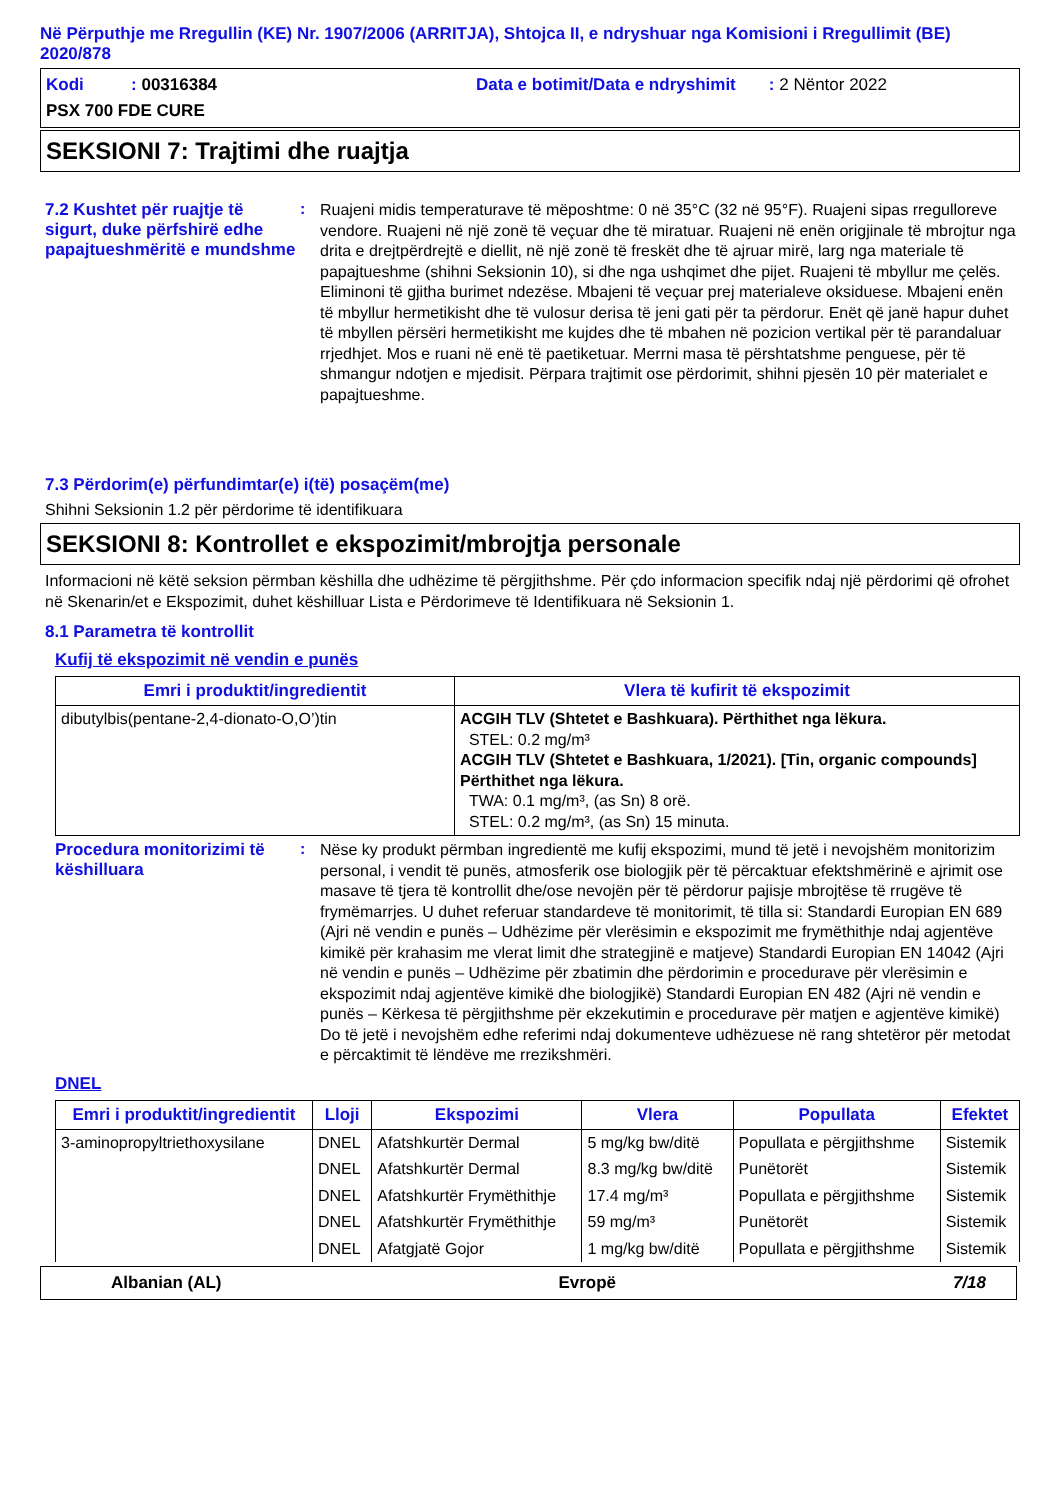Në Përputhje me Rregullin (KE) Nr. 1907/2006 (ARRITJA), Shtojca II, e ndryshuar nga Komisioni i Rregullimit (BE) 2020/878
Kodi : 00316384 Data e botimit/Data e ndryshimit : 2 Nëntor 2022
PSX 700 FDE CURE
SEKSIONI 7: Trajtimi dhe ruajtja
7.2 Kushtet për ruajtje të sigurt, duke përfshirë edhe papajtueshmëritë e mundshme
:
Ruajeni midis temperaturave të mëposhtme: 0 në 35°C (32 në 95°F). Ruajeni sipas rregulloreve vendore. Ruajeni në një zonë të veçuar dhe të miratuar. Ruajeni në enën origjinale të mbrojtur nga drita e drejtpërdrejtë e diellit, në një zonë të freskët dhe të ajruar mirë, larg nga materiale të papajtueshme (shihni Seksionin 10), si dhe nga ushqimet dhe pijet. Ruajeni të mbyllur me çelës. Eliminoni të gjitha burimet ndezëse. Mbajeni të veçuar prej materialeve oksiduese. Mbajeni enën të mbyllur hermetikisht dhe të vulosur derisa të jeni gati për ta përdorur. Enët që janë hapur duhet të mbyllen përsëri hermetikisht me kujdes dhe të mbahen në pozicion vertikal për të parandaluar rrjedhjet. Mos e ruani në enë të paetiketuar. Merrni masa të përshtatshme penguese, për të shmangur ndotjen e mjedisit. Përpara trajtimit ose përdorimit, shihni pjesën 10 për materialet e papajtueshme.
7.3 Përdorim(e) përfundimtar(e) i(të) posaçëm(me)
Shihni Seksionin 1.2 për përdorime të identifikuara
SEKSIONI 8: Kontrollet e ekspozimit/mbrojtja personale
Informacioni në këtë seksion përmban këshilla dhe udhëzime të përgjithshme. Për çdo informacion specifik ndaj një përdorimi që ofrohet në Skenarin/et e Ekspozimit, duhet këshilluar Lista e Përdorimeve të Identifikuara në Seksionin 1.
8.1 Parametra të kontrollit
Kufij të ekspozimit në vendin e punës
| Emri i produktit/ingredientit | Vlera të kufirit të ekspozimit |
| --- | --- |
| dibutylbis(pentane-2,4-dionato-O,O’)tin | ACGIH TLV (Shtetet e Bashkuara). Përthithet nga lëkura. STEL: 0.2 mg/m³ ACGIH TLV (Shtetet e Bashkuara, 1/2021). [Tin, organic compounds] Përthithet nga lëkura. TWA: 0.1 mg/m³, (as Sn) 8 orë. STEL: 0.2 mg/m³, (as Sn) 15 minuta. |
Procedura monitorizimi të këshilluara
:
Nëse ky produkt përmban ingredientë me kufij ekspozimi, mund të jetë i nevojshëm monitorizim personal, i vendit të punës, atmosferik ose biologjik për të përcaktuar efektshmërinë e ajrimit ose masave të tjera të kontrollit dhe/ose nevojën për të përdorur pajisje mbrojtëse të rrugëve të frymëmarrjes. U duhet referuar standardeve të monitorimit, të tilla si: Standardi Europian EN 689 (Ajri në vendin e punës – Udhëzime për vlerësimin e ekspozimit me frymëthithje ndaj agjentëve kimikë për krahasim me vlerat limit dhe strategjinë e matjeve) Standardi Europian EN 14042 (Ajri në vendin e punës – Udhëzime për zbatimin dhe përdorimin e procedurave për vlerësimin e ekspozimit ndaj agjentëve kimikë dhe biologjikë) Standardi Europian EN 482 (Ajri në vendin e punës – Kërkesa të përgjithshme për ekzekutimin e procedurave për matjen e agjentëve kimikë) Do të jetë i nevojshëm edhe referimi ndaj dokumenteve udhëzuese në rang shtetëror për metodat e përcaktimit të lëndëve me rrezikshmëri.
DNEL
| Emri i produktit/ingredientit | Lloji | Ekspozimi | Vlera | Popullata | Efektet |
| --- | --- | --- | --- | --- | --- |
| 3-aminopropyltriethoxysilane | DNEL | Afatshkurtër Dermal | 5 mg/kg bw/ditë | Popullata e përgjithshme | Sistemik |
| | DNEL | Afatshkurtër Dermal | 8.3 mg/kg bw/ditë | Punëtorët | Sistemik |
| | DNEL | Afatshkurtër Frymëthithje | 17.4 mg/m³ | Popullata e përgjithshme | Sistemik |
| | DNEL | Afatshkurtër Frymëthithje | 59 mg/m³ | Punëtorët | Sistemik |
| | DNEL | Afatgjatë Gojor | 1 mg/kg bw/ditë | Popullata e përgjithshme | Sistemik |
Albanian (AL) Evropë 7/18